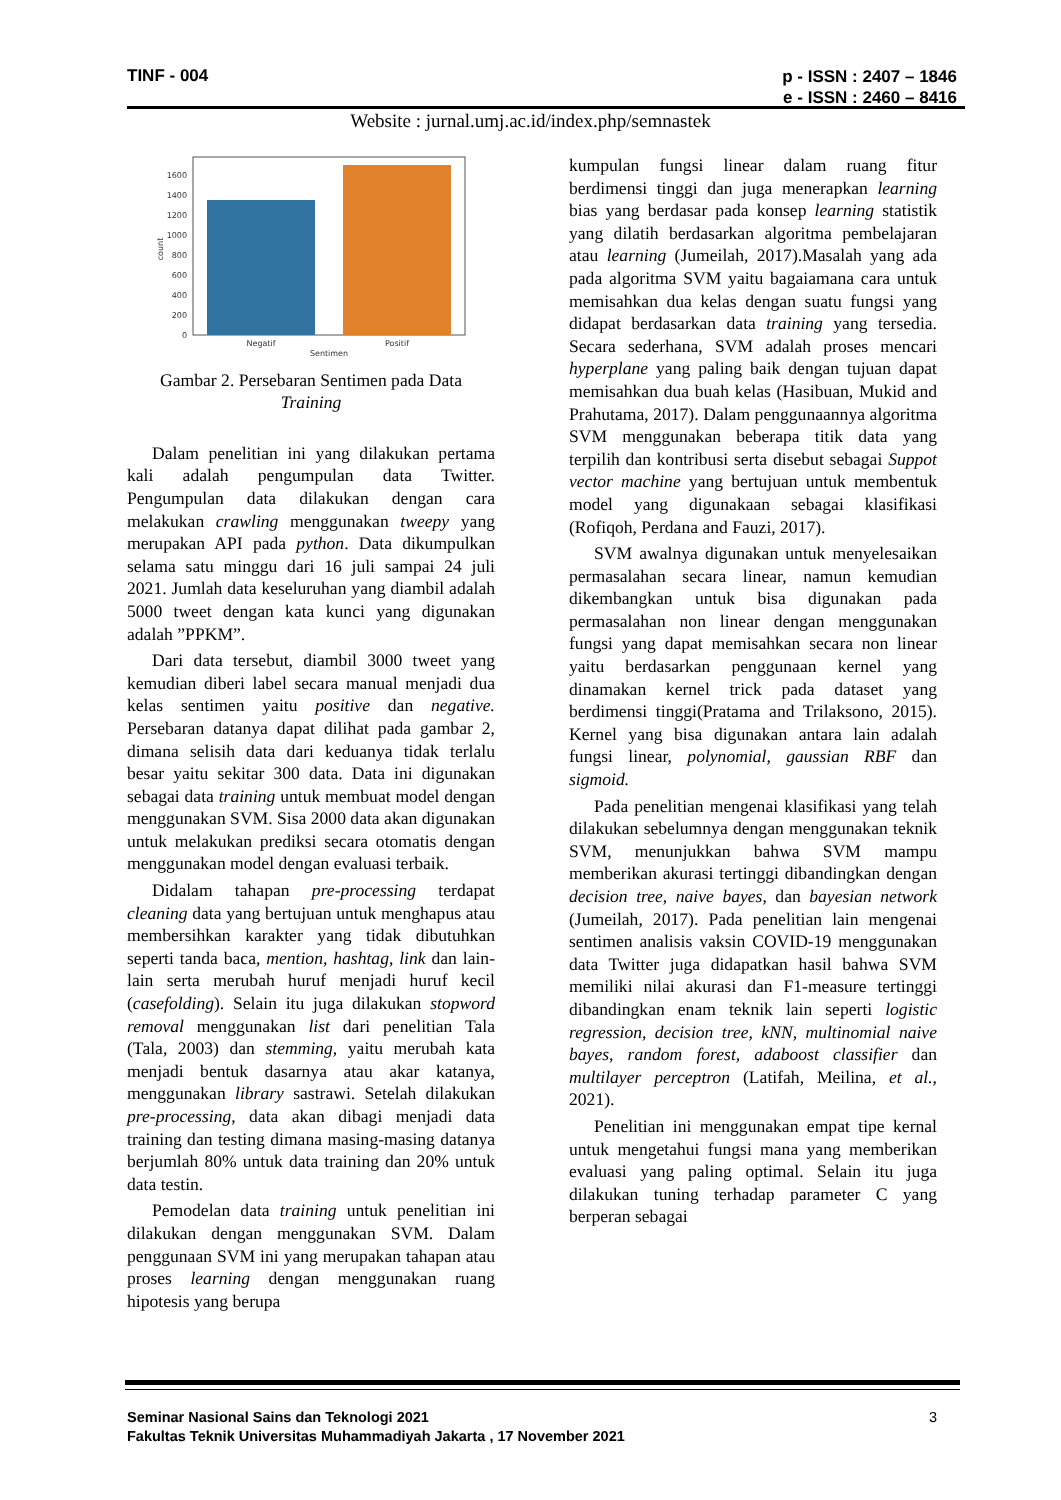TINF - 004 p - ISSN : 2407 – 1846
e - ISSN : 2460 – 8416
Website : jurnal.umj.ac.id/index.php/semnastek
0
200
400
600
800
1000
1200
1400
1600
Negatif
Positif
Sentimen
count
Gambar 2. Persebaran Sentimen pada Data
Training
Dalam penelitian ini yang dilakukan pertama kali adalah pengumpulan data Twitter. Pengumpulan data dilakukan dengan cara melakukan crawling menggunakan tweepy yang merupakan API pada python. Data dikumpulkan selama satu minggu dari 16 juli sampai 24 juli 2021. Jumlah data keseluruhan yang diambil adalah 5000 tweet dengan kata kunci yang digunakan adalah ”PPKM”.
Dari data tersebut, diambil 3000 tweet yang kemudian diberi label secara manual menjadi dua kelas sentimen yaitu positive dan negative. Persebaran datanya dapat dilihat pada gambar 2, dimana selisih data dari keduanya tidak terlalu besar yaitu sekitar 300 data. Data ini digunakan sebagai data training untuk membuat model dengan menggunakan SVM. Sisa 2000 data akan digunakan untuk melakukan prediksi secara otomatis dengan menggunakan model dengan evaluasi terbaik.
Didalam tahapan pre-processing terdapat cleaning data yang bertujuan untuk menghapus atau membersihkan karakter yang tidak dibutuhkan seperti tanda baca, mention, hashtag, link dan lain-lain serta merubah huruf menjadi huruf kecil (casefolding). Selain itu juga dilakukan stopword removal menggunakan list dari penelitian Tala (Tala, 2003) dan stemming, yaitu merubah kata menjadi bentuk dasarnya atau akar katanya, menggunakan library sastrawi. Setelah dilakukan pre-processing, data akan dibagi menjadi data training dan testing dimana masing-masing datanya berjumlah 80% untuk data training dan 20% untuk data testin.
Pemodelan data training untuk penelitian ini dilakukan dengan menggunakan SVM. Dalam penggunaan SVM ini yang merupakan tahapan atau proses learning dengan menggunakan ruang hipotesis yang berupa
kumpulan fungsi linear dalam ruang fitur berdimensi tinggi dan juga menerapkan learning bias yang berdasar pada konsep learning statistik yang dilatih berdasarkan algoritma pembelajaran atau learning (Jumeilah, 2017).Masalah yang ada pada algoritma SVM yaitu bagaiamana cara untuk memisahkan dua kelas dengan suatu fungsi yang didapat berdasarkan data training yang tersedia. Secara sederhana, SVM adalah proses mencari hyperplane yang paling baik dengan tujuan dapat memisahkan dua buah kelas (Hasibuan, Mukid and Prahutama, 2017). Dalam penggunaannya algoritma SVM menggunakan beberapa titik data yang terpilih dan kontribusi serta disebut sebagai Suppot vector machine yang bertujuan untuk membentuk model yang digunakaan sebagai klasifikasi (Rofiqoh, Perdana and Fauzi, 2017).
SVM awalnya digunakan untuk menyelesaikan permasalahan secara linear, namun kemudian dikembangkan untuk bisa digunakan pada permasalahan non linear dengan menggunakan fungsi yang dapat memisahkan secara non linear yaitu berdasarkan penggunaan kernel yang dinamakan kernel trick pada dataset yang berdimensi tinggi(Pratama and Trilaksono, 2015). Kernel yang bisa digunakan antara lain adalah fungsi linear, polynomial, gaussian RBF dan sigmoid.
Pada penelitian mengenai klasifikasi yang telah dilakukan sebelumnya dengan menggunakan teknik SVM, menunjukkan bahwa SVM mampu memberikan akurasi tertinggi dibandingkan dengan decision tree, naive bayes, dan bayesian network (Jumeilah, 2017). Pada penelitian lain mengenai sentimen analisis vaksin COVID-19 menggunakan data Twitter juga didapatkan hasil bahwa SVM memiliki nilai akurasi dan F1-measure tertinggi dibandingkan enam teknik lain seperti logistic regression, decision tree, kNN, multinomial naive bayes, random forest, adaboost classifier dan multilayer perceptron (Latifah, Meilina, et al., 2021).
Penelitian ini menggunakan empat tipe kernal untuk mengetahui fungsi mana yang memberikan evaluasi yang paling optimal. Selain itu juga dilakukan tuning terhadap parameter C yang berperan sebagai
Seminar Nasional Sains dan Teknologi 2021 3
Fakultas Teknik Universitas Muhammadiyah Jakarta , 17 November 2021